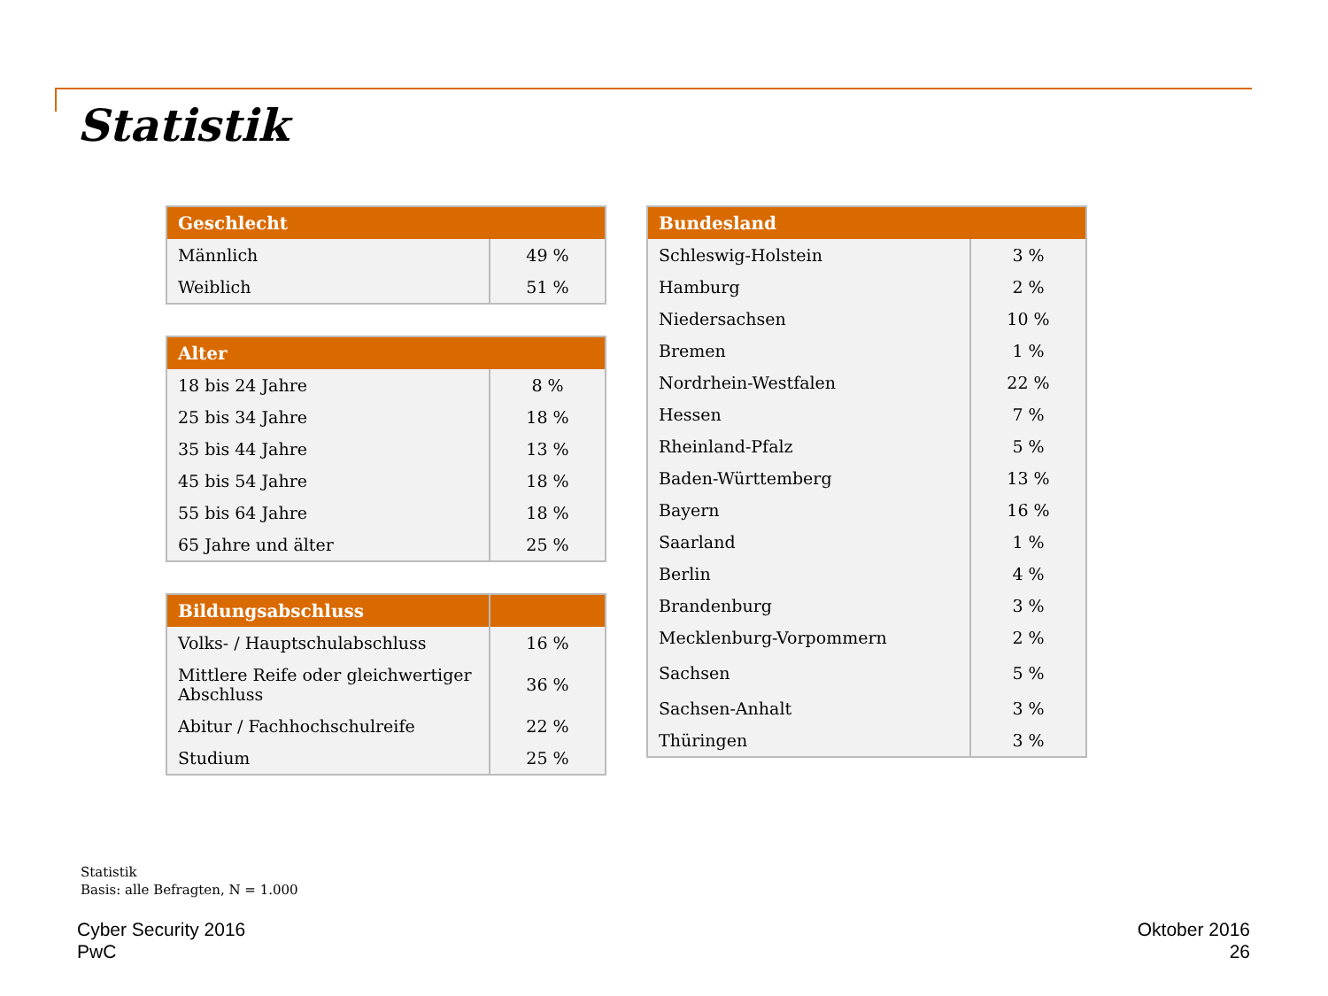Statistik
| Geschlecht | |
| --- | --- |
| Männlich | 49 % |
| Weiblich | 51 % |
| Alter | |
| --- | --- |
| 18 bis 24 Jahre | 8 % |
| 25 bis 34 Jahre | 18 % |
| 35 bis 44 Jahre | 13 % |
| 45 bis 54 Jahre | 18 % |
| 55 bis 64 Jahre | 18 % |
| 65 Jahre und älter | 25 % |
| Bildungsabschluss | |
| --- | --- |
| Volks- / Hauptschulabschluss | 16 % |
| Mittlere Reife oder gleichwertiger Abschluss | 36 % |
| Abitur / Fachhochschulreife | 22 % |
| Studium | 25 % |
| Bundesland | |
| --- | --- |
| Schleswig-Holstein | 3 % |
| Hamburg | 2 % |
| Niedersachsen | 10 % |
| Bremen | 1 % |
| Nordrhein-Westfalen | 22 % |
| Hessen | 7 % |
| Rheinland-Pfalz | 5 % |
| Baden-Württemberg | 13 % |
| Bayern | 16 % |
| Saarland | 1 % |
| Berlin | 4 % |
| Brandenburg | 3 % |
| Mecklenburg-Vorpommern | 2 % |
| Sachsen | 5 % |
| Sachsen-Anhalt | 3 % |
| Thüringen | 3 % |
Statistik
Basis: alle Befragten, N = 1.000
Cyber Security 2016
PwC
Oktober 2016
26